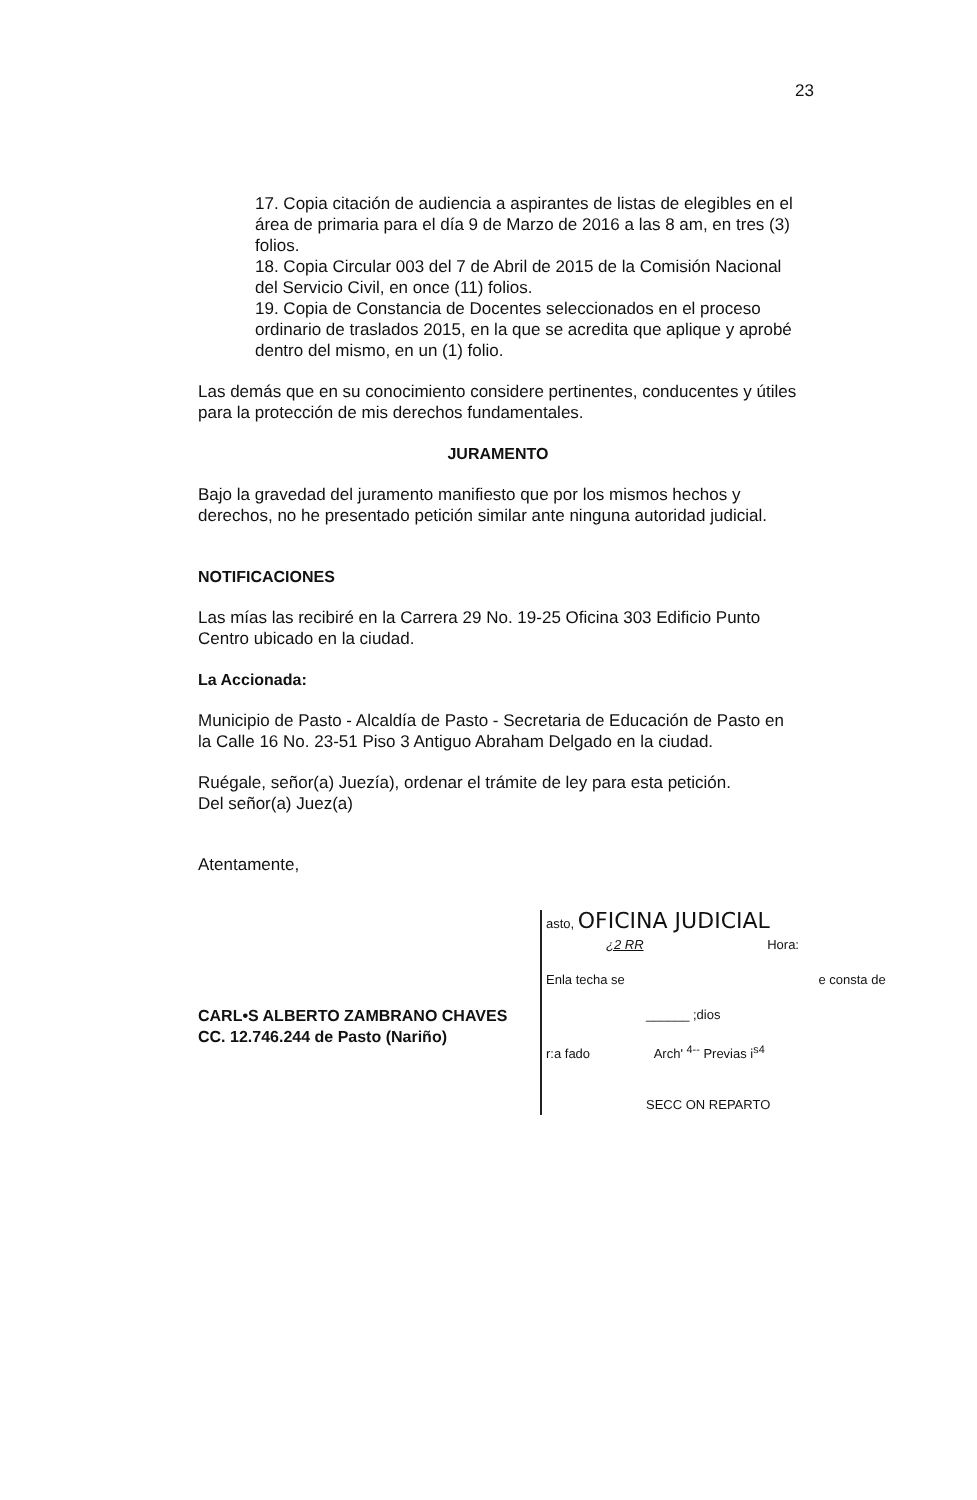23
17. Copia citación de audiencia a aspirantes de listas de elegibles en el área de primaria para el día 9 de Marzo de 2016 a las 8 am, en tres (3) folios.
18. Copia Circular 003 del 7 de Abril de 2015 de la Comisión Nacional del Servicio Civil, en once (11) folios.
19. Copia de Constancia de Docentes seleccionados en el proceso ordinario de traslados 2015, en la que se acredita que aplique y aprobé dentro del mismo, en un (1) folio.
Las demás que en su conocimiento considere pertinentes, conducentes y útiles para la protección de mis derechos fundamentales.
JURAMENTO
Bajo la gravedad del juramento manifiesto que por los mismos hechos y derechos, no he presentado petición similar ante ninguna autoridad judicial.
NOTIFICACIONES
Las mías las recibiré en la Carrera 29 No. 19-25 Oficina 303 Edificio Punto Centro ubicado en la ciudad.
La Accionada:
Municipio de Pasto - Alcaldía de Pasto - Secretaria de Educación de Pasto en la Calle 16 No. 23-51 Piso 3 Antiguo Abraham Delgado en la ciudad.
Ruégale, señor(a) Juezía), ordenar el trámite de ley para esta petición.
Del señor(a) Juez(a)
Atentamente,
CARL•S ALBERTO ZAMBRANO CHAVES
CC. 12.746.244 de Pasto (Nariño)
asto, OFICINA JUDICIAL
¿2 RR Hora:
Enla techa se e consta de
______ ;dios
r:a fado Arch' <sup>4--</sup> Previas i<sup>s4</sup>
SECC ON REPARTO